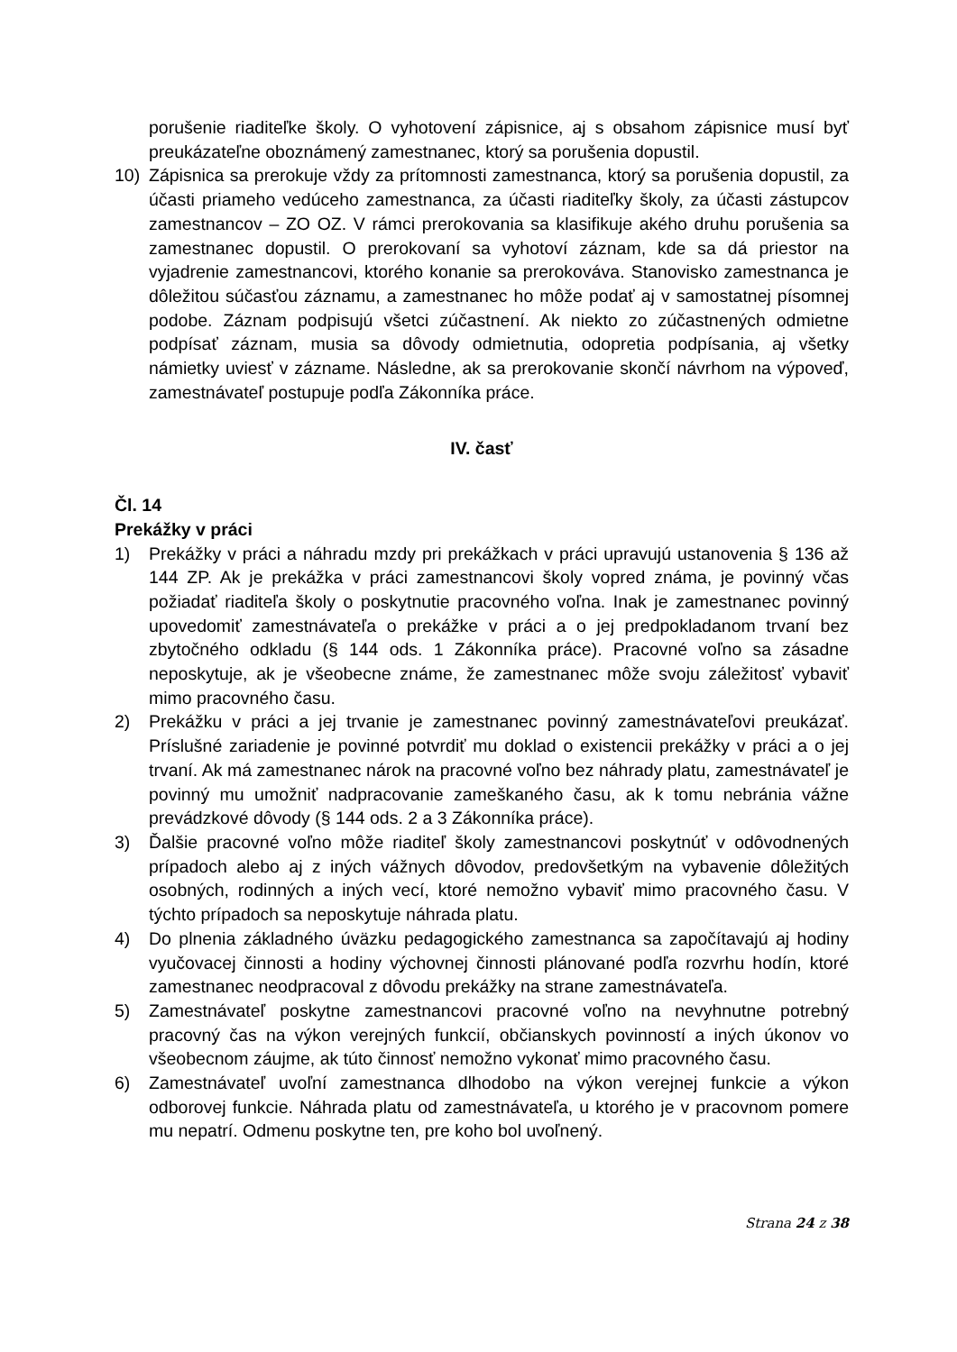porušenie riaditeľke školy. O vyhotovení zápisnice, aj s obsahom zápisnice musí byť preukázateľne oboznámený zamestnanec, ktorý sa porušenia dopustil.
10) Zápisnica sa prerokuje vždy za prítomnosti zamestnanca, ktorý sa porušenia dopustil, za účasti priameho vedúceho zamestnanca, za účasti riaditeľky školy, za účasti zástupcov zamestnancov – ZO OZ. V rámci prerokovania sa klasifikuje akého druhu porušenia sa zamestnanec dopustil. O prerokovaní sa vyhotoví záznam, kde sa dá priestor na vyjadrenie zamestnancovi, ktorého konanie sa prerokováva. Stanovisko zamestnanca je dôležitou súčasťou záznamu, a zamestnanec ho môže podať aj v samostatnej písomnej podobe. Záznam podpisujú všetci zúčastnení. Ak niekto zo zúčastnených odmietne podpísať záznam, musia sa dôvody odmietnutia, odopretia podpísania, aj všetky námietky uviesť v zázname. Následne, ak sa prerokovanie skončí návrhom na výpoveď, zamestnávateľ postupuje podľa Zákonníka práce.
IV. časť
Čl. 14
Prekážky v práci
1) Prekážky v práci a náhradu mzdy pri prekážkach v práci upravujú ustanovenia § 136 až 144 ZP. Ak je prekážka v práci zamestnancovi školy vopred známa, je povinný včas požiadať riaditeľa školy o poskytnutie pracovného voľna. Inak je zamestnanec povinný upovedomiť zamestnávateľa o prekážke v práci a o jej predpokladanom trvaní bez zbytočného odkladu (§ 144 ods. 1 Zákonníka práce). Pracovné voľno sa zásadne neposkytuje, ak je všeobecne známe, že zamestnanec môže svoju záležitosť vybaviť mimo pracovného času.
2) Prekážku v práci a jej trvanie je zamestnanec povinný zamestnávateľovi preukázať. Príslušné zariadenie je povinné potvrdiť mu doklad o existencii prekážky v práci a o jej trvaní. Ak má zamestnanec nárok na pracovné voľno bez náhrady platu, zamestnávateľ je povinný mu umožniť nadpracovanie zameškaného času, ak k tomu nebránia vážne prevádzkové dôvody (§ 144 ods. 2 a 3 Zákonníka práce).
3) Ďalšie pracovné voľno môže riaditeľ školy zamestnancovi poskytnúť v odôvodnených prípadoch alebo aj z iných vážnych dôvodov, predovšetkým na vybavenie dôležitých osobných, rodinných a iných vecí, ktoré nemožno vybaviť mimo pracovného času. V týchto prípadoch sa neposkytuje náhrada platu.
4) Do plnenia základného úväzku pedagogického zamestnanca sa započítavajú aj hodiny vyučovacej činnosti a hodiny výchovnej činnosti plánované podľa rozvrhu hodín, ktoré zamestnanec neodpracoval z dôvodu prekážky na strane zamestnávateľa.
5) Zamestnávateľ poskytne zamestnancovi pracovné voľno na nevyhnutne potrebný pracovný čas na výkon verejných funkcií, občianskych povinností a iných úkonov vo všeobecnom záujme, ak túto činnosť nemožno vykonať mimo pracovného času.
6) Zamestnávateľ uvoľní zamestnanca dlhodobo na výkon verejnej funkcie a výkon odborovej funkcie. Náhrada platu od zamestnávateľa, u ktorého je v pracovnom pomere mu nepatrí. Odmenu poskytne ten, pre koho bol uvoľnený.
Strana 24 z 38